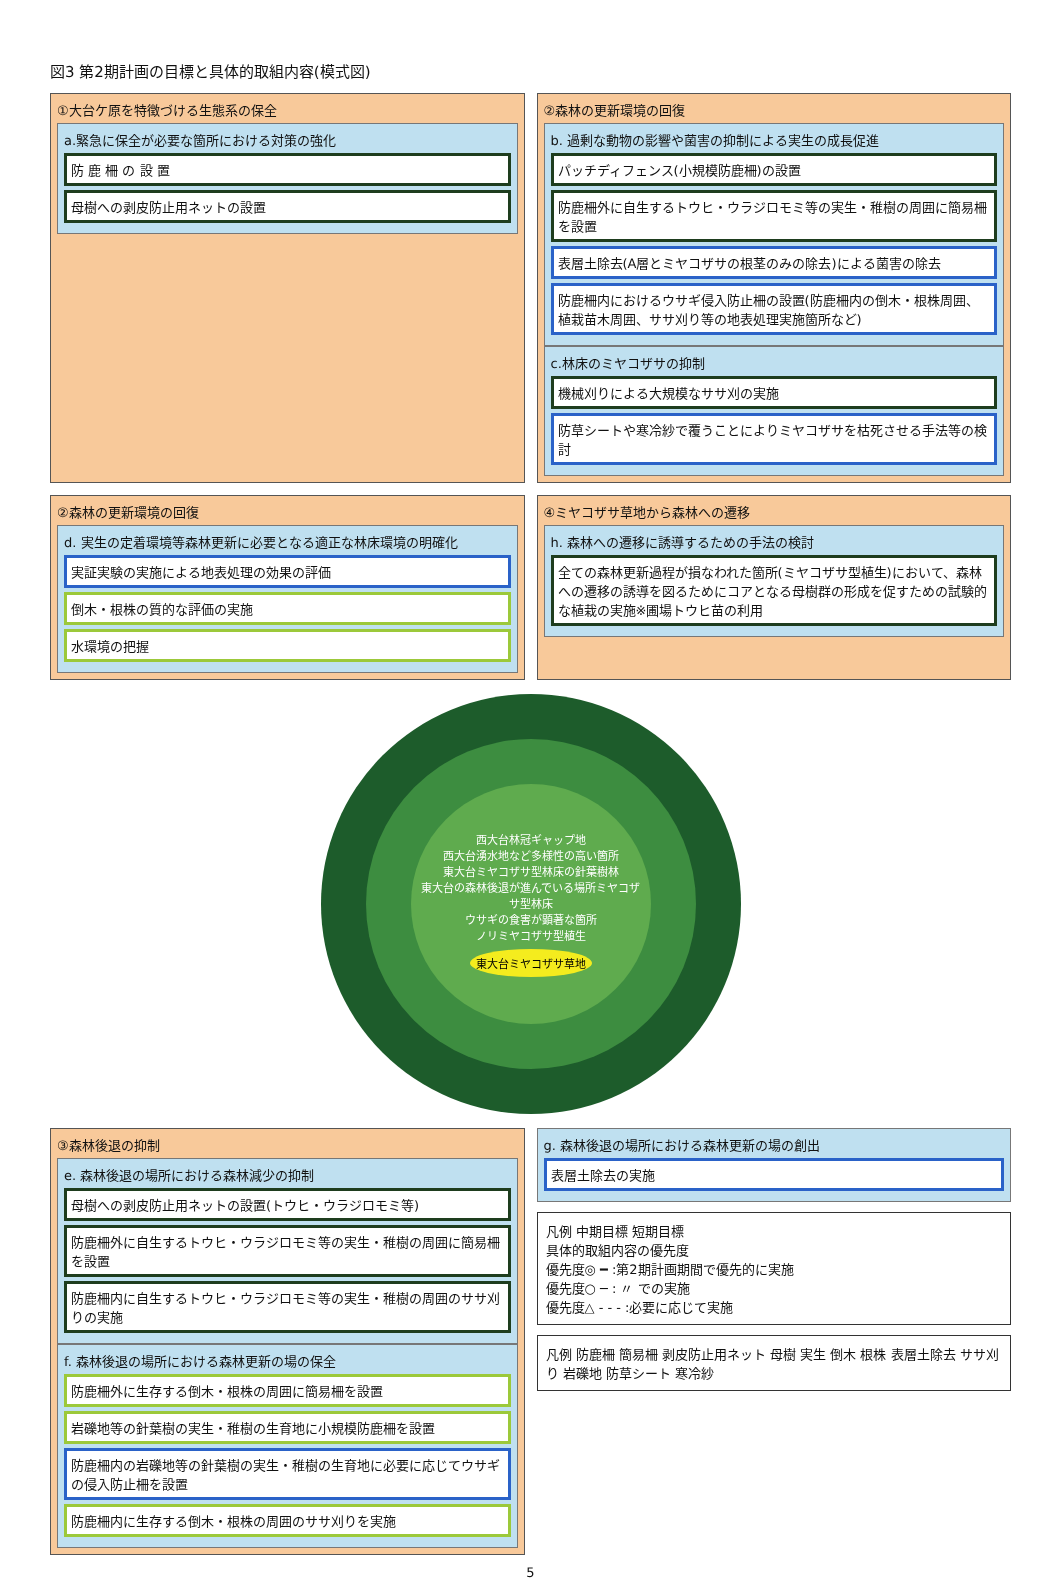図3 第2期計画の目標と具体的取組内容(模式図)
①大台ケ原を特徴づける生態系の保全
a.緊急に保全が必要な箇所における対策の強化
防 鹿 柵 の 設 置
母樹への剥皮防止用ネットの設置
②森林の更新環境の回復
b. 過剰な動物の影響や菌害の抑制による実生の成長促進
パッチディフェンス(小規模防鹿柵)の設置
防鹿柵外に自生するトウヒ・ウラジロモミ等の実生・稚樹の周囲に簡易柵を設置
表層土除去(A層とミヤコザサの根茎のみの除去)による菌害の除去
防鹿柵内におけるウサギ侵入防止柵の設置(防鹿柵内の倒木・根株周囲、植栽苗木周囲、ササ刈り等の地表処理実施箇所など)
c.林床のミヤコザサの抑制
機械刈りによる大規模なササ刈の実施
防草シートや寒冷紗で覆うことによりミヤコザサを枯死させる手法等の検討
②森林の更新環境の回復
d. 実生の定着環境等森林更新に必要となる適正な林床環境の明確化
実証実験の実施による地表処理の効果の評価
倒木・根株の質的な評価の実施
水環境の把握
④ミヤコザサ草地から森林への遷移
h. 森林への遷移に誘導するための手法の検討
全ての森林更新過程が損なわれた箇所(ミヤコザサ型植生)において、森林への遷移の誘導を図るためにコアとなる母樹群の形成を促すための試験的な植栽の実施※圃場トウヒ苗の利用
西大台林冠ギャップ地
西大台湧水地など多様性の高い箇所
東大台ミヤコザサ型林床の針葉樹林
東大台の森林後退が進んでいる場所ミヤコザサ型林床
ウサギの食害が顕著な箇所
ノリミヤコザサ型植生
東大台ミヤコザサ草地
③森林後退の抑制
e. 森林後退の場所における森林減少の抑制
母樹への剥皮防止用ネットの設置(トウヒ・ウラジロモミ等)
防鹿柵外に自生するトウヒ・ウラジロモミ等の実生・稚樹の周囲に簡易柵を設置
防鹿柵内に自生するトウヒ・ウラジロモミ等の実生・稚樹の周囲のササ刈りの実施
f. 森林後退の場所における森林更新の場の保全
防鹿柵外に生存する倒木・根株の周囲に簡易柵を設置
岩礫地等の針葉樹の実生・稚樹の生育地に小規模防鹿柵を設置
防鹿柵内の岩礫地等の針葉樹の実生・稚樹の生育地に必要に応じてウサギの侵入防止柵を設置
防鹿柵内に生存する倒木・根株の周囲のササ刈りを実施
g. 森林後退の場所における森林更新の場の創出
表層土除去の実施
凡例 中期目標 短期目標
具体的取組内容の優先度
優先度◎ ━ :第2期計画期間で優先的に実施
優先度○ ─ : 〃 での実施
優先度△ - - - :必要に応じて実施
凡例 防鹿柵 簡易柵 剥皮防止用ネット 母樹 実生 倒木 根株 表層土除去 ササ刈り 岩礫地 防草シート 寒冷紗
5